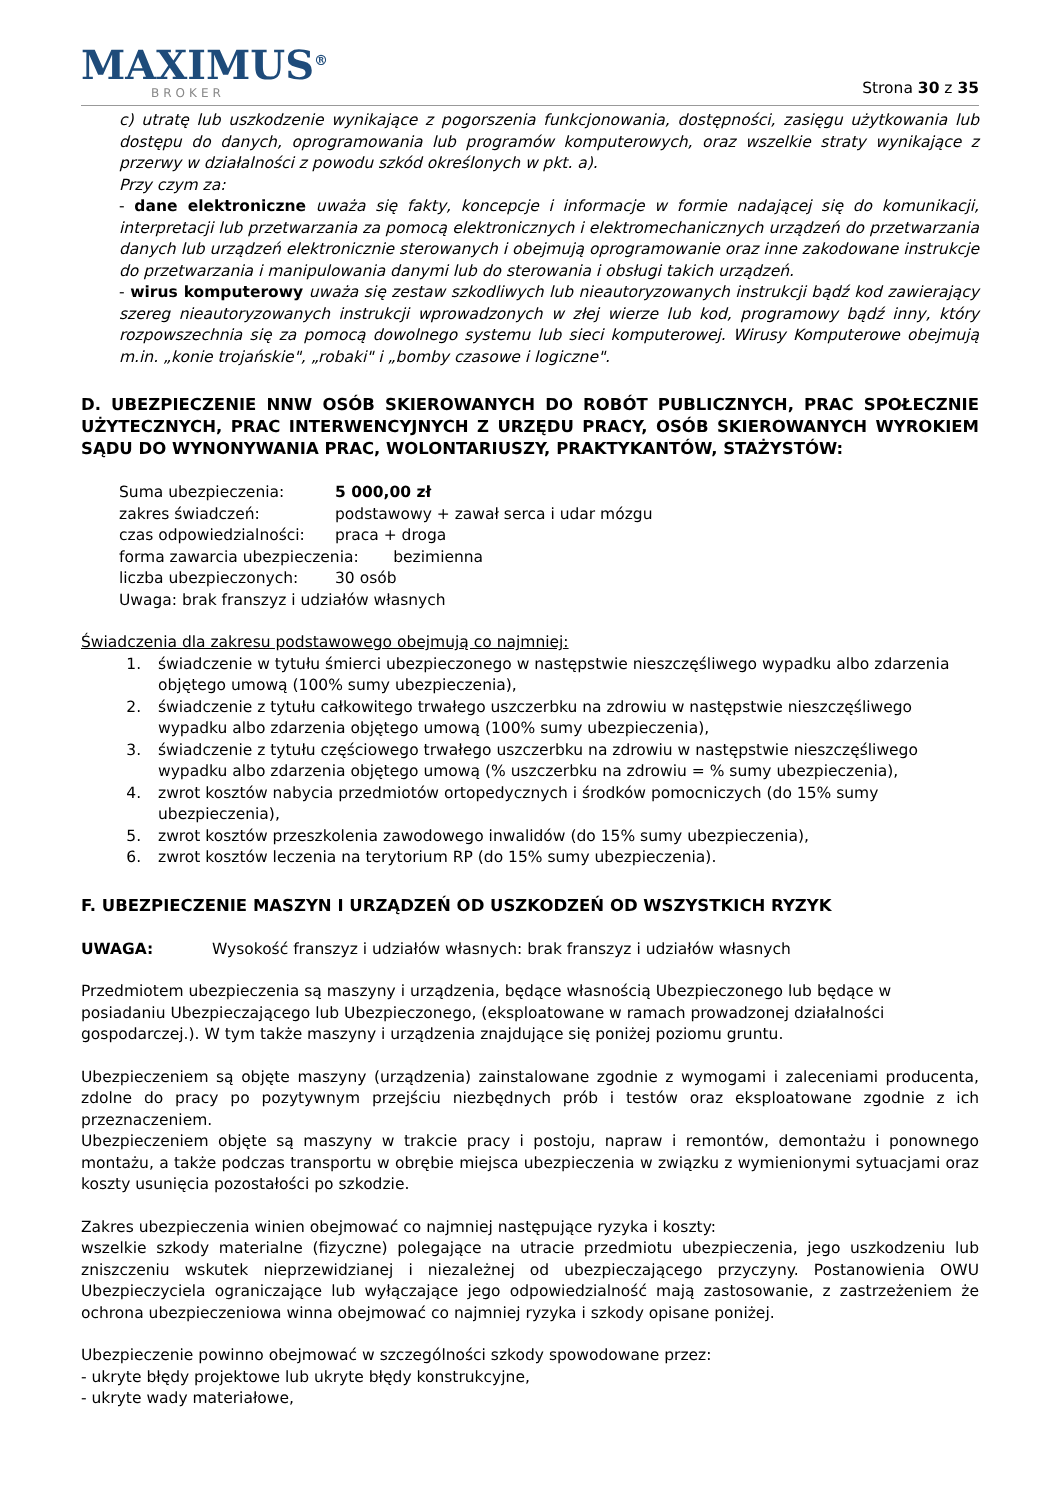MAXIMUS<sup>®</sup>
BROKER
Strona 30 z 35
c) utratę lub uszkodzenie wynikające z pogorszenia funkcjonowania, dostępności, zasięgu użytkowania lub dostępu do danych, oprogramowania lub programów komputerowych, oraz wszelkie straty wynikające z przerwy w działalności z powodu szkód określonych w pkt. a).
Przy czym za:
- dane elektroniczne uważa się fakty, koncepcje i informacje w formie nadającej się do komunikacji, interpretacji lub przetwarzania za pomocą elektronicznych i elektromechanicznych urządzeń do przetwarzania danych lub urządzeń elektronicznie sterowanych i obejmują oprogramowanie oraz inne zakodowane instrukcje do przetwarzania i manipulowania danymi lub do sterowania i obsługi takich urządzeń.
- wirus komputerowy uważa się zestaw szkodliwych lub nieautoryzowanych instrukcji bądź kod zawierający szereg nieautoryzowanych instrukcji wprowadzonych w złej wierze lub kod, programowy bądź inny, który rozpowszechnia się za pomocą dowolnego systemu lub sieci komputerowej. Wirusy Komputerowe obejmują m.in. „konie trojańskie", „robaki" i „bomby czasowe i logiczne".
D. UBEZPIECZENIE NNW OSÓB SKIEROWANYCH DO ROBÓT PUBLICZNYCH, PRAC SPOŁECZNIE UŻYTECZNYCH, PRAC INTERWENCYJNYCH Z URZĘDU PRACY, OSÓB SKIEROWANYCH WYROKIEM SĄDU DO WYNONYWANIA PRAC, WOLONTARIUSZY, PRAKTYKANTÓW, STAŻYSTÓW:
Suma ubezpieczenia: 5 000,00 zł
zakres świadczeń: podstawowy + zawał serca i udar mózgu
czas odpowiedzialności: praca + droga
forma zawarcia ubezpieczenia: bezimienna
liczba ubezpieczonych: 30 osób
Uwaga: brak franszyz i udziałów własnych
Świadczenia dla zakresu podstawowego obejmują co najmniej:
1. świadczenie w tytułu śmierci ubezpieczonego w następstwie nieszczęśliwego wypadku albo zdarzenia objętego umową (100% sumy ubezpieczenia),
2. świadczenie z tytułu całkowitego trwałego uszczerbku na zdrowiu w następstwie nieszczęśliwego wypadku albo zdarzenia objętego umową (100% sumy ubezpieczenia),
3. świadczenie z tytułu częściowego trwałego uszczerbku na zdrowiu w następstwie nieszczęśliwego wypadku albo zdarzenia objętego umową (% uszczerbku na zdrowiu = % sumy ubezpieczenia),
4. zwrot kosztów nabycia przedmiotów ortopedycznych i środków pomocniczych (do 15% sumy ubezpieczenia),
5. zwrot kosztów przeszkolenia zawodowego inwalidów (do 15% sumy ubezpieczenia),
6. zwrot kosztów leczenia na terytorium RP (do 15% sumy ubezpieczenia).
F. UBEZPIECZENIE MASZYN I URZĄDZEŃ OD USZKODZEŃ OD WSZYSTKICH RYZYK
UWAGA: Wysokość franszyz i udziałów własnych: brak franszyz i udziałów własnych
Przedmiotem ubezpieczenia są maszyny i urządzenia, będące własnością Ubezpieczonego lub będące w posiadaniu Ubezpieczającego lub Ubezpieczonego, (eksploatowane w ramach prowadzonej działalności gospodarczej.). W tym także maszyny i urządzenia znajdujące się poniżej poziomu gruntu.
Ubezpieczeniem są objęte maszyny (urządzenia) zainstalowane zgodnie z wymogami i zaleceniami producenta, zdolne do pracy po pozytywnym przejściu niezbędnych prób i testów oraz eksploatowane zgodnie z ich przeznaczeniem.
Ubezpieczeniem objęte są maszyny w trakcie pracy i postoju, napraw i remontów, demontażu i ponownego montażu, a także podczas transportu w obrębie miejsca ubezpieczenia w związku z wymienionymi sytuacjami oraz koszty usunięcia pozostałości po szkodzie.
Zakres ubezpieczenia winien obejmować co najmniej następujące ryzyka i koszty:
wszelkie szkody materialne (fizyczne) polegające na utracie przedmiotu ubezpieczenia, jego uszkodzeniu lub zniszczeniu wskutek nieprzewidzianej i niezależnej od ubezpieczającego przyczyny. Postanowienia OWU Ubezpieczyciela ograniczające lub wyłączające jego odpowiedzialność mają zastosowanie, z zastrzeżeniem że ochrona ubezpieczeniowa winna obejmować co najmniej ryzyka i szkody opisane poniżej.
Ubezpieczenie powinno obejmować w szczególności szkody spowodowane przez:
- ukryte błędy projektowe lub ukryte błędy konstrukcyjne,
- ukryte wady materiałowe,